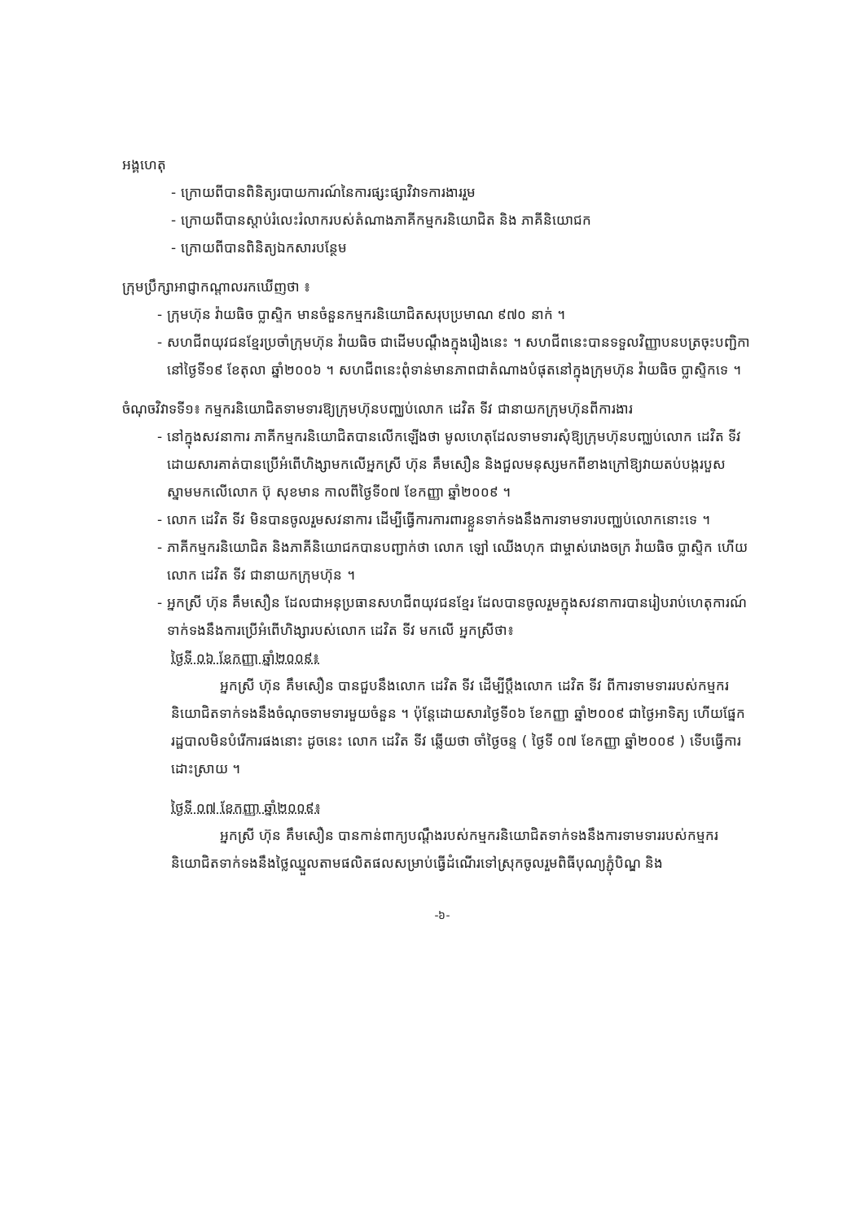អង្គហេតុ
- ក្រោយពីបានពិនិត្យរបាយការណ៍នៃការផ្សះផ្សាវិវាទការងាររួម
- ក្រោយពីបានស្តាប់រំលេះរំលាករបស់តំណាងភាគីកម្មករនិយោជិត និង ភាគីនិយោជក
- ក្រោយពីបានពិនិត្យឯកសារបន្ថែម
ក្រុមប្រឹក្សាអាជ្ញាកណ្តាលរកឃើញថា ៖
- ក្រុមហ៊ុន វ៉ាយធិច ប្លាស្ទិក មានចំនួនកម្មករនិយោជិតសរុបប្រមាណ ៩៧០ នាក់ ។
- សហជីពយុវជនខ្មែរប្រចាំក្រុមហ៊ុន វ៉ាយធិច ជាដើមបណ្តឹងក្នុងរឿងនេះ ។ សហជីពនេះបានទទួលវិញ្ញាបនបត្រចុះបញ្ជិកា នៅថ្ងៃទី១៩ ខែតុលា ឆ្នាំ២០០៦ ។ សហជីពនេះពុំទាន់មានភាពជាតំណាងបំផុតនៅក្នុងក្រុមហ៊ុន វ៉ាយធិច ប្លាស្ទិកទេ ។
ចំណុចវិវាទទី១៖ កម្មករនិយោជិតទាមទារឱ្យក្រុមហ៊ុនបញ្ឈប់លោក ដេវិត ទីវ ជានាយកក្រុមហ៊ុនពីការងារ
- នៅក្នុងសវនាការ ភាគីកម្មករនិយោជិតបានលើកឡើងថា មូលហេតុដែលទាមទារសុំឱ្យក្រុមហ៊ុនបញ្ឈប់លោក ដេវិត ទីវ ដោយសារគាត់បានប្រើអំពើហិង្សាមកលើអ្នកស្រី ហ៊ុន គឹមសឿន និងជួលមនុស្សមកពីខាងក្រៅឱ្យវាយតប់បង្ករបួសស្នាមមកលើលោក ប៊ុ សុខមាន កាលពីថ្ងៃទី០៧ ខែកញ្ញា ឆ្នាំ២០០៩ ។
- លោក ដេវិត ទីវ មិនបានចូលរួមសវនាការ ដើម្បីធ្វើការការពារខ្លួនទាក់ទងនឹងការទាមទារបញ្ឈប់លោកនោះទេ ។
- ភាគីកម្មករនិយោជិត និងភាគីនិយោជកបានបញ្ជាក់ថា លោក ឡៅ ឈើងហុក ជាម្ចាស់រោងចក្រ វ៉ាយធិច ប្លាស្ទិក ហើយលោក ដេវិត ទីវ ជានាយកក្រុមហ៊ុន ។
- អ្នកស្រី ហ៊ុន គឹមសឿន ដែលជាអនុប្រធានសហជីពយុវជនខ្មែរ ដែលបានចូលរួមក្នុងសវនាការបានរៀបរាប់ហេតុការណ៍ទាក់ទងនឹងការប្រើអំពើហិង្សារបស់លោក ដេវិត ទីវ មកលើ អ្នកស្រីថា៖
ថ្ងៃទី ០៦ ខែកញ្ញា ឆ្នាំ២០០៩៖
អ្នកស្រី ហ៊ុន គឹមសឿន បានជួបនឹងលោក ដេវិត ទីវ ដើម្បីប្តឹងលោក ដេវិត ទីវ ពីការទាមទាររបស់កម្មករនិយោជិតទាក់ទងនឹងចំណុចទាមទារមួយចំនួន ។ ប៉ុន្តែដោយសារថ្ងៃទី០៦ ខែកញ្ញា ឆ្នាំ២០០៩ ជាថ្ងៃអាទិត្យ ហើយផ្នែករដ្ឋបាលមិនបំរើការផងនោះ ដូចនេះ លោក ដេវិត ទីវ ឆ្លើយថា ចាំថ្ងៃចន្ទ ( ថ្ងៃទី ០៧ ខែកញ្ញា ឆ្នាំ២០០៩ ) ទើបធ្វើការដោះស្រាយ ។
ថ្ងៃទី ០៧ ខែកញ្ញា ឆ្នាំ២០០៩៖
អ្នកស្រី ហ៊ុន គឹមសឿន បានកាន់ពាក្យបណ្តឹងរបស់កម្មករនិយោជិតទាក់ទងនឹងការទាមទាររបស់កម្មករនិយោជិតទាក់ទងនឹងថ្លៃឈ្នួលតាមផលិតផលសម្រាប់ធ្វើដំណើរទៅស្រុកចូលរួមពិធីបុណ្យភ្ជុំបិណ្ឌ និង
-៦-